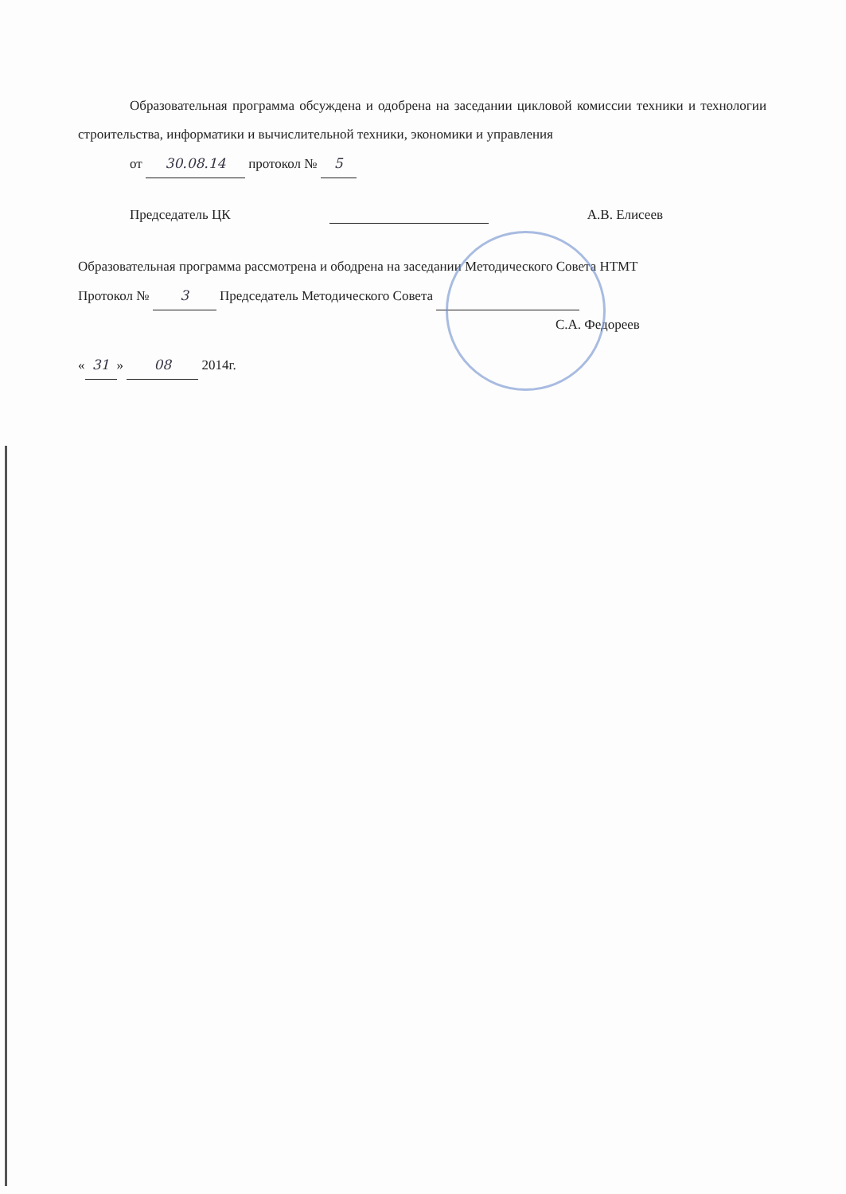Образовательная программа обсуждена и одобрена на заседании цикловой комиссии техники и технологии строительства, информатики и вычислительной техники, экономики и управления
от 30.08.14 протокол № 5
Председатель ЦК А.В. Елисеев
Образовательная программа рассмотрена и ободрена на заседании Методического Совета НТМТ
Протокол № 3 Председатель Методического Совета
С.А. Федореев
« 31 » 08 2014г.